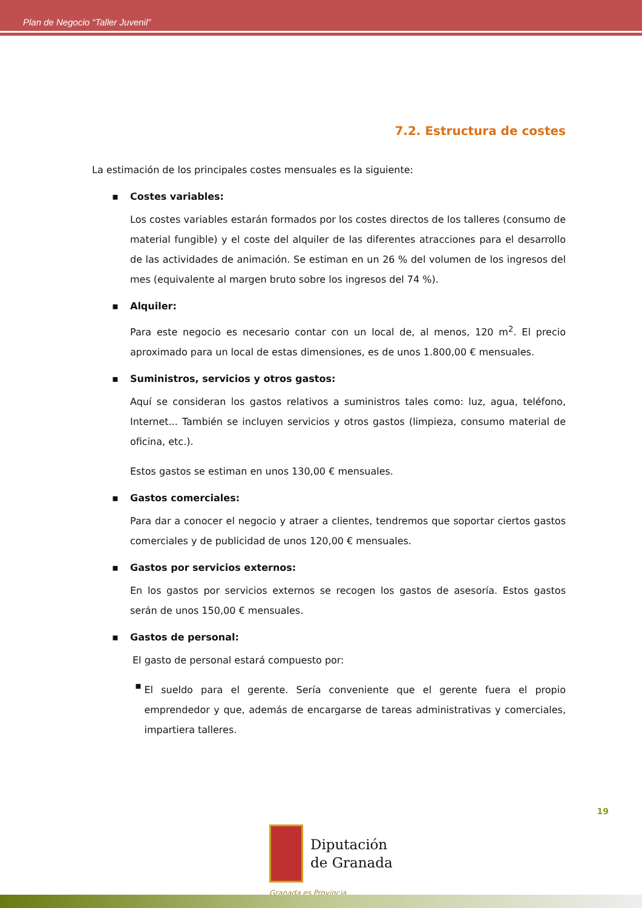Plan de Negocio “Taller Juvenil”
7.2. Estructura de costes
La estimación de los principales costes mensuales es la siguiente:
▪ Costes variables:
Los costes variables estarán formados por los costes directos de los talleres (consumo de material fungible) y el coste del alquiler de las diferentes atracciones para el desarrollo de las actividades de animación. Se estiman en un 26 % del volumen de los ingresos del mes (equivalente al margen bruto sobre los ingresos del 74 %).
▪ Alquiler:
Para este negocio es necesario contar con un local de, al menos, 120 m<sup>2</sup>. El precio aproximado para un local de estas dimensiones, es de unos 1.800,00 € mensuales.
▪ Suministros, servicios y otros gastos:
Aquí se consideran los gastos relativos a suministros tales como: luz, agua, teléfono, Internet... También se incluyen servicios y otros gastos (limpieza, consumo material de oficina, etc.).
Estos gastos se estiman en unos 130,00 € mensuales.
▪ Gastos comerciales:
Para dar a conocer el negocio y atraer a clientes, tendremos que soportar ciertos gastos comerciales y de publicidad de unos 120,00 € mensuales.
▪ Gastos por servicios externos:
En los gastos por servicios externos se recogen los gastos de asesoría. Estos gastos serán de unos 150,00 € mensuales.
▪ Gastos de personal:
El gasto de personal estará compuesto por:
▪
El sueldo para el gerente. Sería conveniente que el gerente fuera el propio emprendedor y que, además de encargarse de tareas administrativas y comerciales, impartiera talleres.
19
Diputación
de Granada
Granada es Provincia